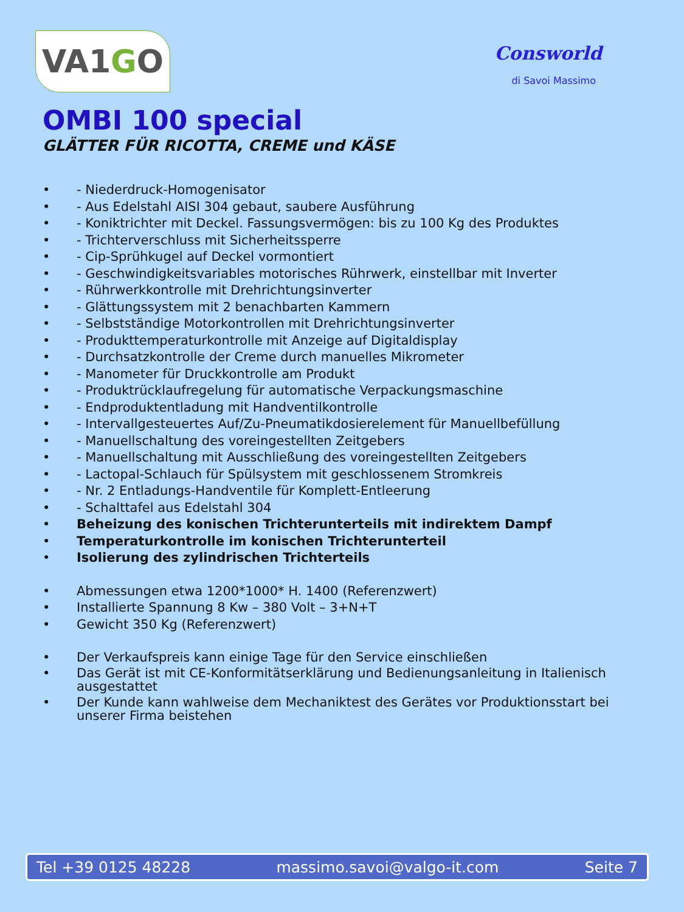VA1 G O
Consworld
di Savoi Massimo
OMBI 100 special
GLÄTTER FÜR RICOTTA, CREME und KÄSE
• - Niederdruck-Homogenisator
• - Aus Edelstahl AISI 304 gebaut, saubere Ausführung
• - Koniktrichter mit Deckel. Fassungsvermögen: bis zu 100 Kg des Produktes
• - Trichterverschluss mit Sicherheitssperre
• - Cip-Sprühkugel auf Deckel vormontiert
• - Geschwindigkeitsvariables motorisches Rührwerk, einstellbar mit Inverter
• - Rührwerkkontrolle mit Drehrichtungsinverter
• - Glättungssystem mit 2 benachbarten Kammern
• - Selbstständige Motorkontrollen mit Drehrichtungsinverter
• - Produkttemperaturkontrolle mit Anzeige auf Digitaldisplay
• - Durchsatzkontrolle der Creme durch manuelles Mikrometer
• - Manometer für Druckkontrolle am Produkt
• - Produktrücklaufregelung für automatische Verpackungsmaschine
• - Endproduktentladung mit Handventilkontrolle
• - Intervallgesteuertes Auf/Zu-Pneumatikdosierelement für Manuellbefüllung
• - Manuellschaltung des voreingestellten Zeitgebers
• - Manuellschaltung mit Ausschließung des voreingestellten Zeitgebers
• - Lactopal-Schlauch für Spülsystem mit geschlossenem Stromkreis
• - Nr. 2 Entladungs-Handventile für Komplett-Entleerung
• - Schalttafel aus Edelstahl 304
• Beheizung des konischen Trichterunterteils mit indirektem Dampf
• Temperaturkontrolle im konischen Trichterunterteil
• Isolierung des zylindrischen Trichterteils
• Abmessungen etwa 1200*1000* H. 1400 (Referenzwert)
• Installierte Spannung 8 Kw – 380 Volt – 3+N+T
• Gewicht 350 Kg (Referenzwert)
• Der Verkaufspreis kann einige Tage für den Service einschließen
• Das Gerät ist mit CE-Konformitätserklärung und Bedienungsanleitung in Italienisch ausgestattet
• Der Kunde kann wahlweise dem Mechaniktest des Gerätes vor Produktionsstart bei unserer Firma beistehen
Tel +39 0125 48228 massimo.savoi@valgo-it.com Seite 7